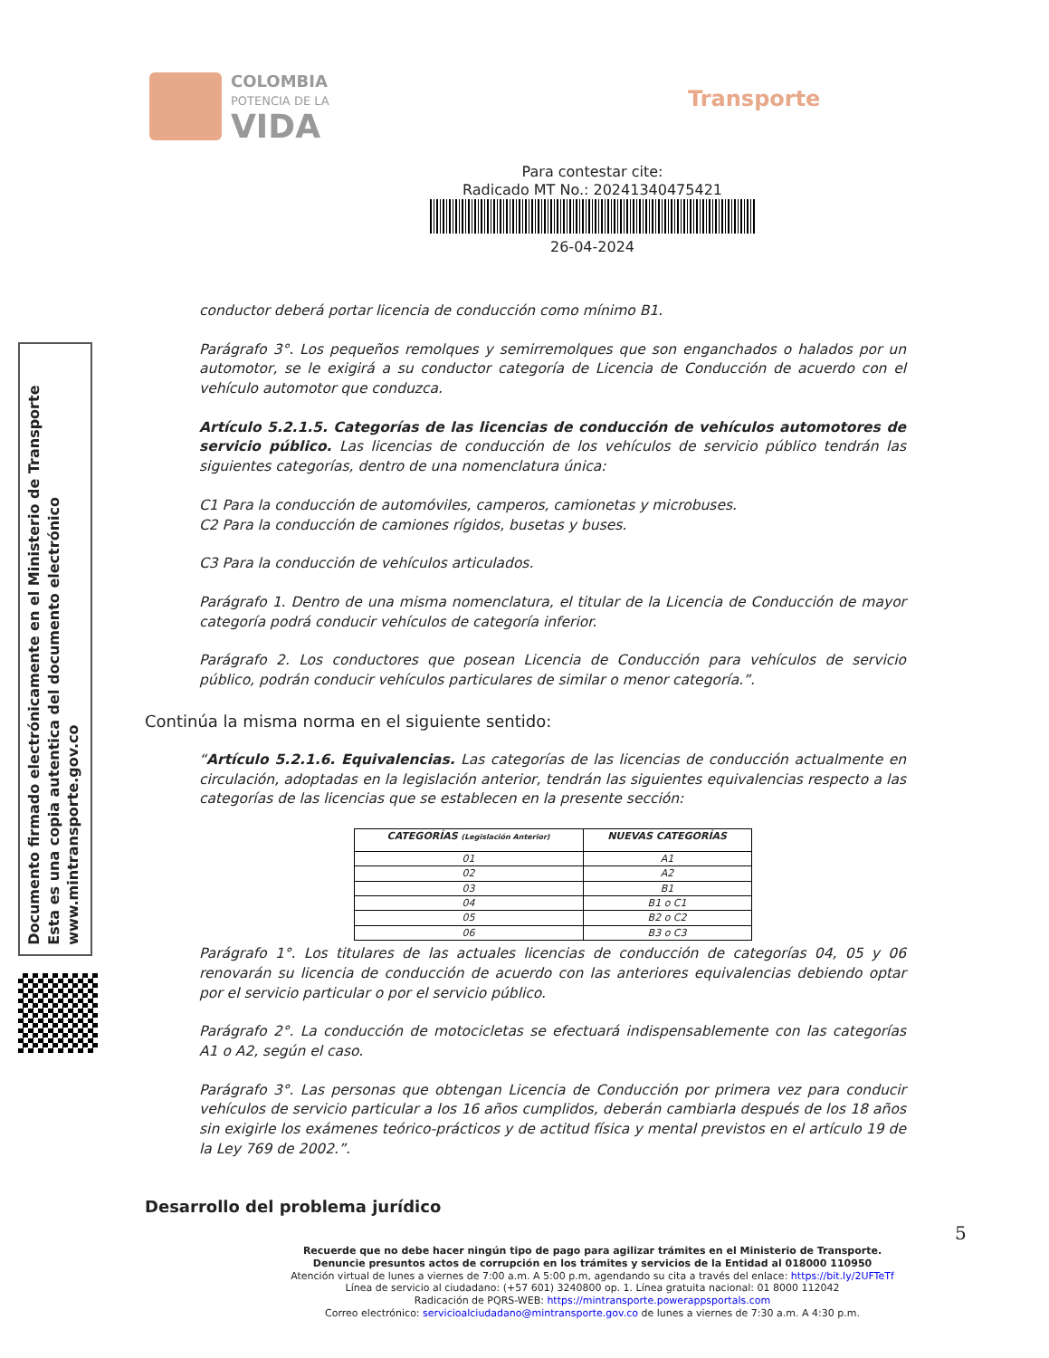COLOMBIA
POTENCIA DE LA
VIDA
Transporte
Para contestar cite:
Radicado MT No.: 20241340475421
26-04-2024
conductor deberá portar licencia de conducción como mínimo B1.
Parágrafo 3°. Los pequeños remolques y semirremolques que son enganchados o halados por un automotor, se le exigirá a su conductor categoría de Licencia de Conducción de acuerdo con el vehículo automotor que conduzca.
Artículo 5.2.1.5. Categorías de las licencias de conducción de vehículos automotores de servicio público. Las licencias de conducción de los vehículos de servicio público tendrán las siguientes categorías, dentro de una nomenclatura única:
C1 Para la conducción de automóviles, camperos, camionetas y microbuses.
C2 Para la conducción de camiones rígidos, busetas y buses.
C3 Para la conducción de vehículos articulados.
Parágrafo 1. Dentro de una misma nomenclatura, el titular de la Licencia de Conducción de mayor categoría podrá conducir vehículos de categoría inferior.
Parágrafo 2. Los conductores que posean Licencia de Conducción para vehículos de servicio público, podrán conducir vehículos particulares de similar o menor categoría.”.
Continúa la misma norma en el siguiente sentido:
“Artículo 5.2.1.6. Equivalencias. Las categorías de las licencias de conducción actualmente en circulación, adoptadas en la legislación anterior, tendrán las siguientes equivalencias respecto a las categorías de las licencias que se establecen en la presente sección:
| CATEGORÍAS (Legislación Anterior) | NUEVAS CATEGORÍAS |
| --- | --- |
| 01 | A1 |
| 02 | A2 |
| 03 | B1 |
| 04 | B1 o C1 |
| 05 | B2 o C2 |
| 06 | B3 o C3 |
Parágrafo 1°. Los titulares de las actuales licencias de conducción de categorías 04, 05 y 06 renovarán su licencia de conducción de acuerdo con las anteriores equivalencias debiendo optar por el servicio particular o por el servicio público.
Parágrafo 2°. La conducción de motocicletas se efectuará indispensablemente con las categorías A1 o A2, según el caso.
Parágrafo 3°. Las personas que obtengan Licencia de Conducción por primera vez para conducir vehículos de servicio particular a los 16 años cumplidos, deberán cambiarla después de los 18 años sin exigirle los exámenes teórico-prácticos y de actitud física y mental previstos en el artículo 19 de la Ley 769 de 2002.”.
Desarrollo del problema jurídico
Documento firmado electrónicamente en el Ministerio de Transporte
Esta es una copia autentica del documento electrónico
www.mintransporte.gov.co
5
Recuerde que no debe hacer ningún tipo de pago para agilizar trámites en el Ministerio de Transporte.
Denuncie presuntos actos de corrupción en los trámites y servicios de la Entidad al 018000 110950
Atención virtual de lunes a viernes de 7:00 a.m. A 5:00 p.m, agendando su cita a través del enlace: https://bit.ly/2UFTeTf
Línea de servicio al ciudadano: (+57 601) 3240800 op. 1. Línea gratuita nacional: 01 8000 112042
Radicación de PQRS-WEB: https://mintransporte.powerappsportals.com
Correo electrónico: servicioalciudadano@mintransporte.gov.co de lunes a viernes de 7:30 a.m. A 4:30 p.m.